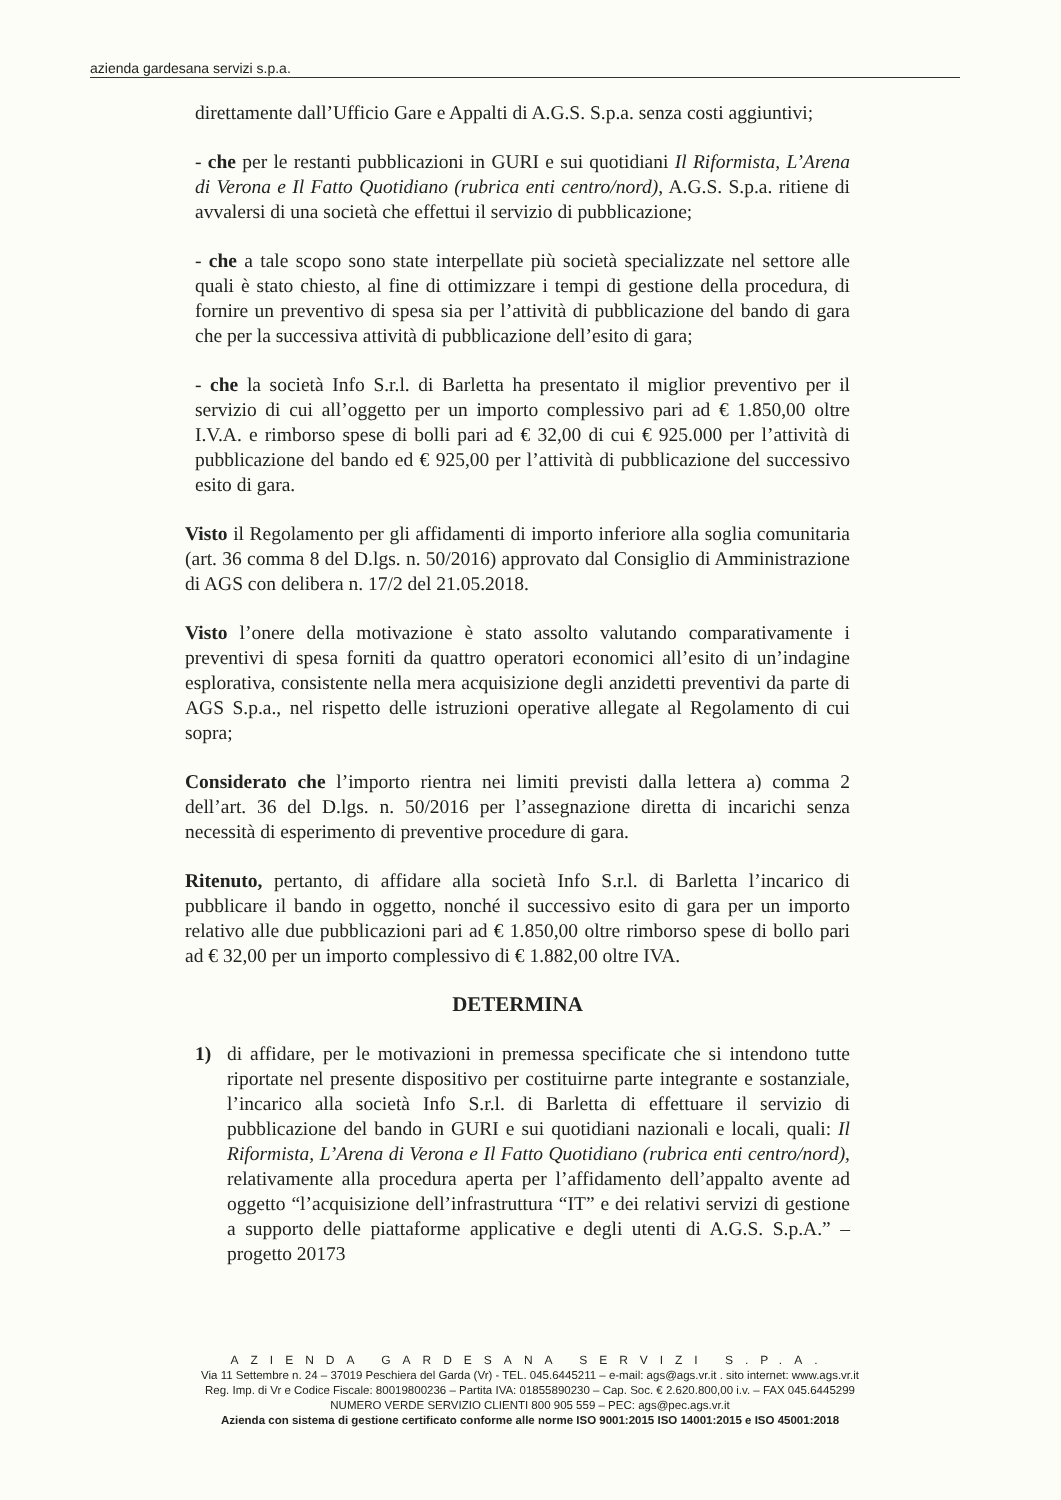azienda gardesana servizi s.p.a.
direttamente dall’Ufficio Gare e Appalti di A.G.S. S.p.a. senza costi aggiuntivi;
- che per le restanti pubblicazioni in GURI e sui quotidiani Il Riformista, L’Arena di Verona e Il Fatto Quotidiano (rubrica enti centro/nord), A.G.S. S.p.a. ritiene di avvalersi di una società che effettui il servizio di pubblicazione;
- che a tale scopo sono state interpellate più società specializzate nel settore alle quali è stato chiesto, al fine di ottimizzare i tempi di gestione della procedura, di fornire un preventivo di spesa sia per l’attività di pubblicazione del bando di gara che per la successiva attività di pubblicazione dell’esito di gara;
- che la società Info S.r.l. di Barletta ha presentato il miglior preventivo per il servizio di cui all’oggetto per un importo complessivo pari ad € 1.850,00 oltre I.V.A. e rimborso spese di bolli pari ad € 32,00 di cui € 925.000 per l’attività di pubblicazione del bando ed € 925,00 per l’attività di pubblicazione del successivo esito di gara.
Visto il Regolamento per gli affidamenti di importo inferiore alla soglia comunitaria (art. 36 comma 8 del D.lgs. n. 50/2016) approvato dal Consiglio di Amministrazione di AGS con delibera n. 17/2 del 21.05.2018.
Visto l’onere della motivazione è stato assolto valutando comparativamente i preventivi di spesa forniti da quattro operatori economici all’esito di un’indagine esplorativa, consistente nella mera acquisizione degli anzidetti preventivi da parte di AGS S.p.a., nel rispetto delle istruzioni operative allegate al Regolamento di cui sopra;
Considerato che l’importo rientra nei limiti previsti dalla lettera a) comma 2 dell’art. 36 del D.lgs. n. 50/2016 per l’assegnazione diretta di incarichi senza necessità di esperimento di preventive procedure di gara.
Ritenuto, pertanto, di affidare alla società Info S.r.l. di Barletta l’incarico di pubblicare il bando in oggetto, nonché il successivo esito di gara per un importo relativo alle due pubblicazioni pari ad € 1.850,00 oltre rimborso spese di bollo pari ad € 32,00 per un importo complessivo di € 1.882,00 oltre IVA.
DETERMINA
1) di affidare, per le motivazioni in premessa specificate che si intendono tutte riportate nel presente dispositivo per costituirne parte integrante e sostanziale, l’incarico alla società Info S.r.l. di Barletta di effettuare il servizio di pubblicazione del bando in GURI e sui quotidiani nazionali e locali, quali: Il Riformista, L’Arena di Verona e Il Fatto Quotidiano (rubrica enti centro/nord), relativamente alla procedura aperta per l’affidamento dell’appalto avente ad oggetto “l’acquisizione dell’infrastruttura “IT” e dei relativi servizi di gestione a supporto delle piattaforme applicative e degli utenti di A.G.S. S.p.A.” – progetto 20173
AZIENDA GARDESANA SERVIZI S.P.A.
Via 11 Settembre n. 24 – 37019 Peschiera del Garda (Vr) - TEL. 045.6445211 – e-mail: ags@ags.vr.it . sito internet: www.ags.vr.it
Reg. Imp. di Vr e Codice Fiscale: 80019800236 – Partita IVA: 01855890230 – Cap. Soc. € 2.620.800,00 i.v. – FAX 045.6445299
NUMERO VERDE SERVIZIO CLIENTI 800 905 559 – PEC: ags@pec.ags.vr.it
Azienda con sistema di gestione certificato conforme alle norme ISO 9001:2015 ISO 14001:2015 e ISO 45001:2018